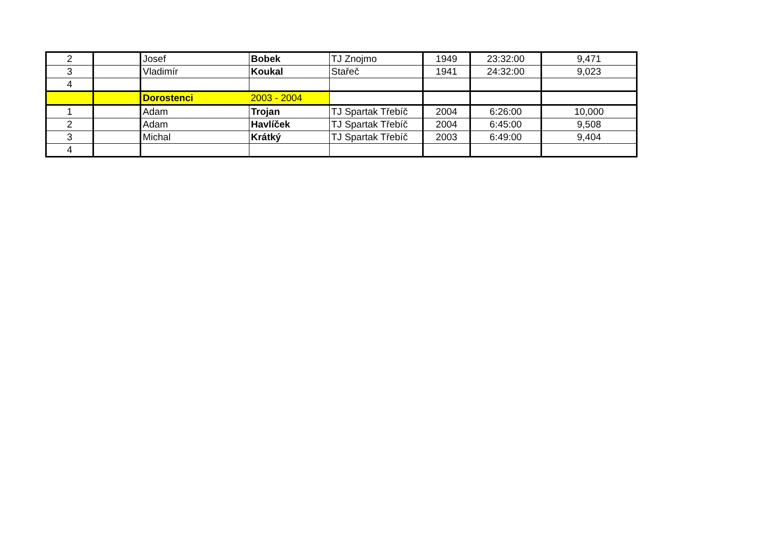| 2 | | Josef | Bobek | TJ Znojmo | 1949 | 23:32:00 | 9,471 |
| 3 | | Vladimír | Koukal | Stařeč | 1941 | 24:32:00 | 9,023 |
| 4 | | | | | | | |
| | | Dorostenci | 2003 - 2004 | | | | |
| 1 | | Adam | Trojan | TJ Spartak Třebíč | 2004 | 6:26:00 | 10,000 |
| 2 | | Adam | Havlíček | TJ Spartak Třebíč | 2004 | 6:45:00 | 9,508 |
| 3 | | Michal | Krátký | TJ Spartak Třebíč | 2003 | 6:49:00 | 9,404 |
| 4 | | | | | | | |